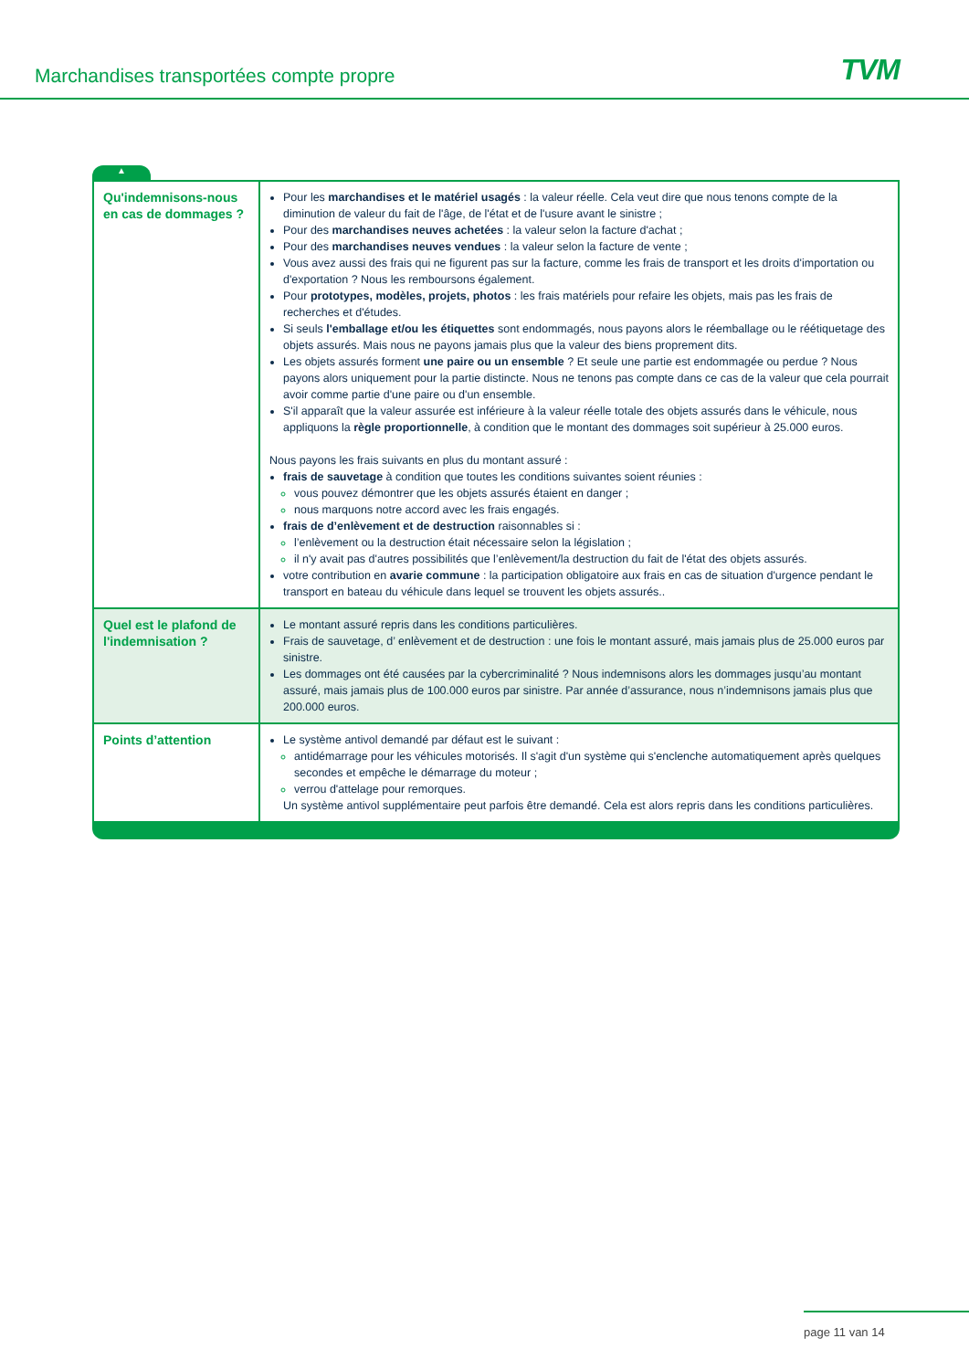Marchandises transportées compte propre
TVM
▲
| Qu'indemnisons-nous en cas de dommages ? | Pour les marchandises et le matériel usagés : la valeur réelle. Cela veut dire que nous tenons compte de la diminution de valeur du fait de l'âge, de l'état et de l'usure avant le sinistre ; Pour des marchandises neuves achetées : la valeur selon la facture d'achat ; Pour des marchandises neuves vendues : la valeur selon la facture de vente ; Vous avez aussi des frais qui ne figurent pas sur la facture, comme les frais de transport et les droits d'importation ou d'exportation ? Nous les remboursons également. Pour prototypes, modèles, projets, photos : les frais matériels pour refaire les objets, mais pas les frais de recherches et d'études. Si seuls l'emballage et/ou les étiquettes sont endommagés, nous payons alors le réemballage ou le réétiquetage des objets assurés. Mais nous ne payons jamais plus que la valeur des biens proprement dits. Les objets assurés forment une paire ou un ensemble ? Et seule une partie est endommagée ou perdue ? Nous payons alors uniquement pour la partie distincte. Nous ne tenons pas compte dans ce cas de la valeur que cela pourrait avoir comme partie d'une paire ou d'un ensemble. S'il apparaît que la valeur assurée est inférieure à la valeur réelle totale des objets assurés dans le véhicule, nous appliquons la règle proportionnelle , à condition que le montant des dommages soit supérieur à 25.000 euros. Nous payons les frais suivants en plus du montant assuré : frais de sauvetage à condition que toutes les conditions suivantes soient réunies : vous pouvez démontrer que les objets assurés étaient en danger ; nous marquons notre accord avec les frais engagés. frais de d’enlèvement et de destruction raisonnables si : l’enlèvement ou la destruction était nécessaire selon la législation ; il n'y avait pas d'autres possibilités que l’enlèvement/la destruction du fait de l'état des objets assurés. votre contribution en avarie commune : la participation obligatoire aux frais en cas de situation d'urgence pendant le transport en bateau du véhicule dans lequel se trouvent les objets assurés.. |
| Quel est le plafond de l'indemnisation ? | Le montant assuré repris dans les conditions particulières. Frais de sauvetage, d’ enlèvement et de destruction : une fois le montant assuré, mais jamais plus de 25.000 euros par sinistre. Les dommages ont été causées par la cybercriminalité ? Nous indemnisons alors les dommages jusqu’au montant assuré, mais jamais plus de 100.000 euros par sinistre. Par année d’assurance, nous n’indemnisons jamais plus que 200.000 euros. |
| Points d’attention | Le système antivol demandé par défaut est le suivant : antidémarrage pour les véhicules motorisés. Il s'agit d'un système qui s'enclenche automatiquement après quelques secondes et empêche le démarrage du moteur ; verrou d'attelage pour remorques. Un système antivol supplémentaire peut parfois être demandé. Cela est alors repris dans les conditions particulières. |
page 11 van 14